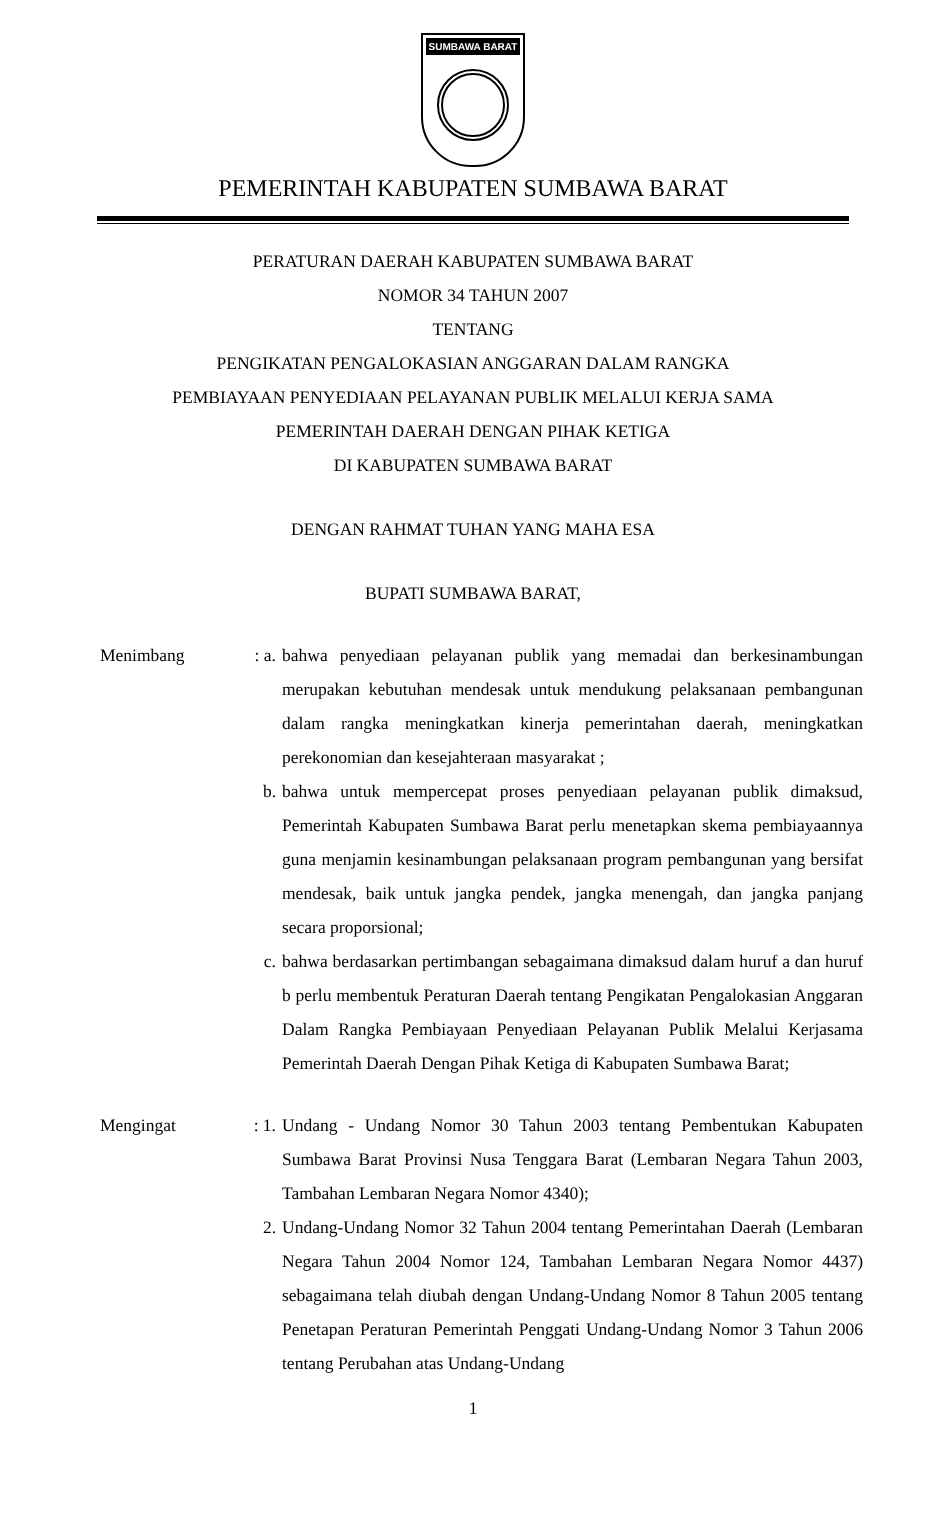SUMBAWA BARAT
PEMERINTAH KABUPATEN SUMBAWA BARAT
PERATURAN DAERAH KABUPATEN SUMBAWA BARAT
NOMOR 34 TAHUN 2007
TENTANG
PENGIKATAN PENGALOKASIAN ANGGARAN DALAM RANGKA
PEMBIAYAAN PENYEDIAAN PELAYANAN PUBLIK MELALUI KERJA SAMA
PEMERINTAH DAERAH DENGAN PIHAK KETIGA
DI KABUPATEN SUMBAWA BARAT
DENGAN RAHMAT TUHAN YANG MAHA ESA
BUPATI SUMBAWA BARAT,
Menimbang : a. bahwa penyediaan pelayanan publik yang memadai dan berkesinambungan merupakan kebutuhan mendesak untuk mendukung pelaksanaan pembangunan dalam rangka meningkatkan kinerja pemerintahan daerah, meningkatkan perekonomian dan kesejahteraan masyarakat ;
b. bahwa untuk mempercepat proses penyediaan pelayanan publik dimaksud, Pemerintah Kabupaten Sumbawa Barat perlu menetapkan skema pembiayaannya guna menjamin kesinambungan pelaksanaan program pembangunan yang bersifat mendesak, baik untuk jangka pendek, jangka menengah, dan jangka panjang secara proporsional;
c. bahwa berdasarkan pertimbangan sebagaimana dimaksud dalam huruf a dan huruf b perlu membentuk Peraturan Daerah tentang Pengikatan Pengalokasian Anggaran Dalam Rangka Pembiayaan Penyediaan Pelayanan Publik Melalui Kerjasama Pemerintah Daerah Dengan Pihak Ketiga di Kabupaten Sumbawa Barat;
Mengingat : 1. Undang - Undang Nomor 30 Tahun 2003 tentang Pembentukan Kabupaten Sumbawa Barat Provinsi Nusa Tenggara Barat (Lembaran Negara Tahun 2003, Tambahan Lembaran Negara Nomor 4340);
2. Undang-Undang Nomor 32 Tahun 2004 tentang Pemerintahan Daerah (Lembaran Negara Tahun 2004 Nomor 124, Tambahan Lembaran Negara Nomor 4437) sebagaimana telah diubah dengan Undang-Undang Nomor 8 Tahun 2005 tentang Penetapan Peraturan Pemerintah Penggati Undang-Undang Nomor 3 Tahun 2006 tentang Perubahan atas Undang-Undang
1